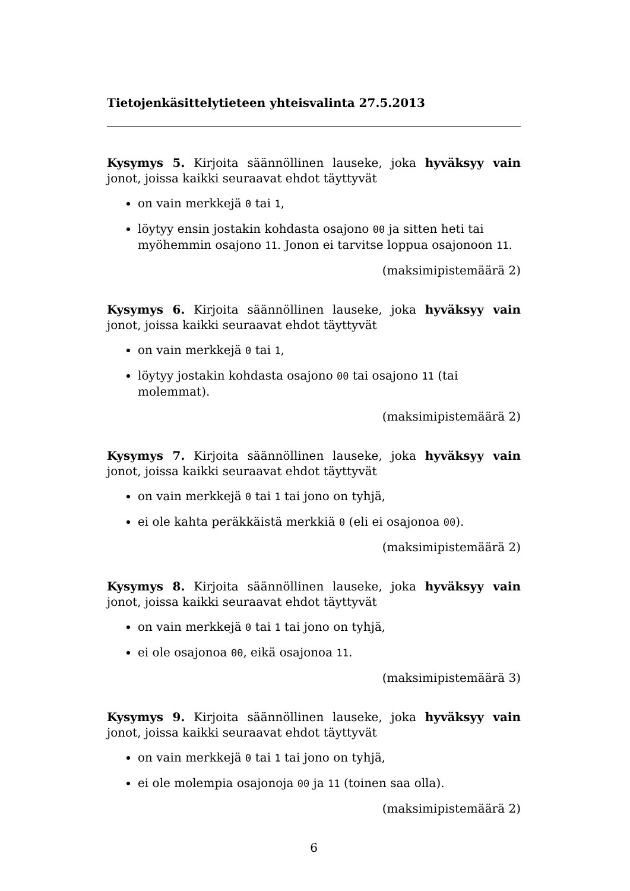Tietojenkäsittelytieteen yhteisvalinta 27.5.2013
Kysymys 5. Kirjoita säännöllinen lauseke, joka hyväksyy vain jonot, joissa kaikki seuraavat ehdot täyttyvät
on vain merkkejä 0 tai 1,
löytyy ensin jostakin kohdasta osajono 00 ja sitten heti tai myöhemmin osajono 11. Jonon ei tarvitse loppua osajonoon 11.
(maksimipistemäärä 2)
Kysymys 6. Kirjoita säännöllinen lauseke, joka hyväksyy vain jonot, joissa kaikki seuraavat ehdot täyttyvät
on vain merkkejä 0 tai 1,
löytyy jostakin kohdasta osajono 00 tai osajono 11 (tai molemmat).
(maksimipistemäärä 2)
Kysymys 7. Kirjoita säännöllinen lauseke, joka hyväksyy vain jonot, joissa kaikki seuraavat ehdot täyttyvät
on vain merkkejä 0 tai 1 tai jono on tyhjä,
ei ole kahta peräkkäistä merkkiä 0 (eli ei osajonoa 00).
(maksimipistemäärä 2)
Kysymys 8. Kirjoita säännöllinen lauseke, joka hyväksyy vain jonot, joissa kaikki seuraavat ehdot täyttyvät
on vain merkkejä 0 tai 1 tai jono on tyhjä,
ei ole osajonoa 00, eikä osajonoa 11.
(maksimipistemäärä 3)
Kysymys 9. Kirjoita säännöllinen lauseke, joka hyväksyy vain jonot, joissa kaikki seuraavat ehdot täyttyvät
on vain merkkejä 0 tai 1 tai jono on tyhjä,
ei ole molempia osajonoja 00 ja 11 (toinen saa olla).
(maksimipistemäärä 2)
6